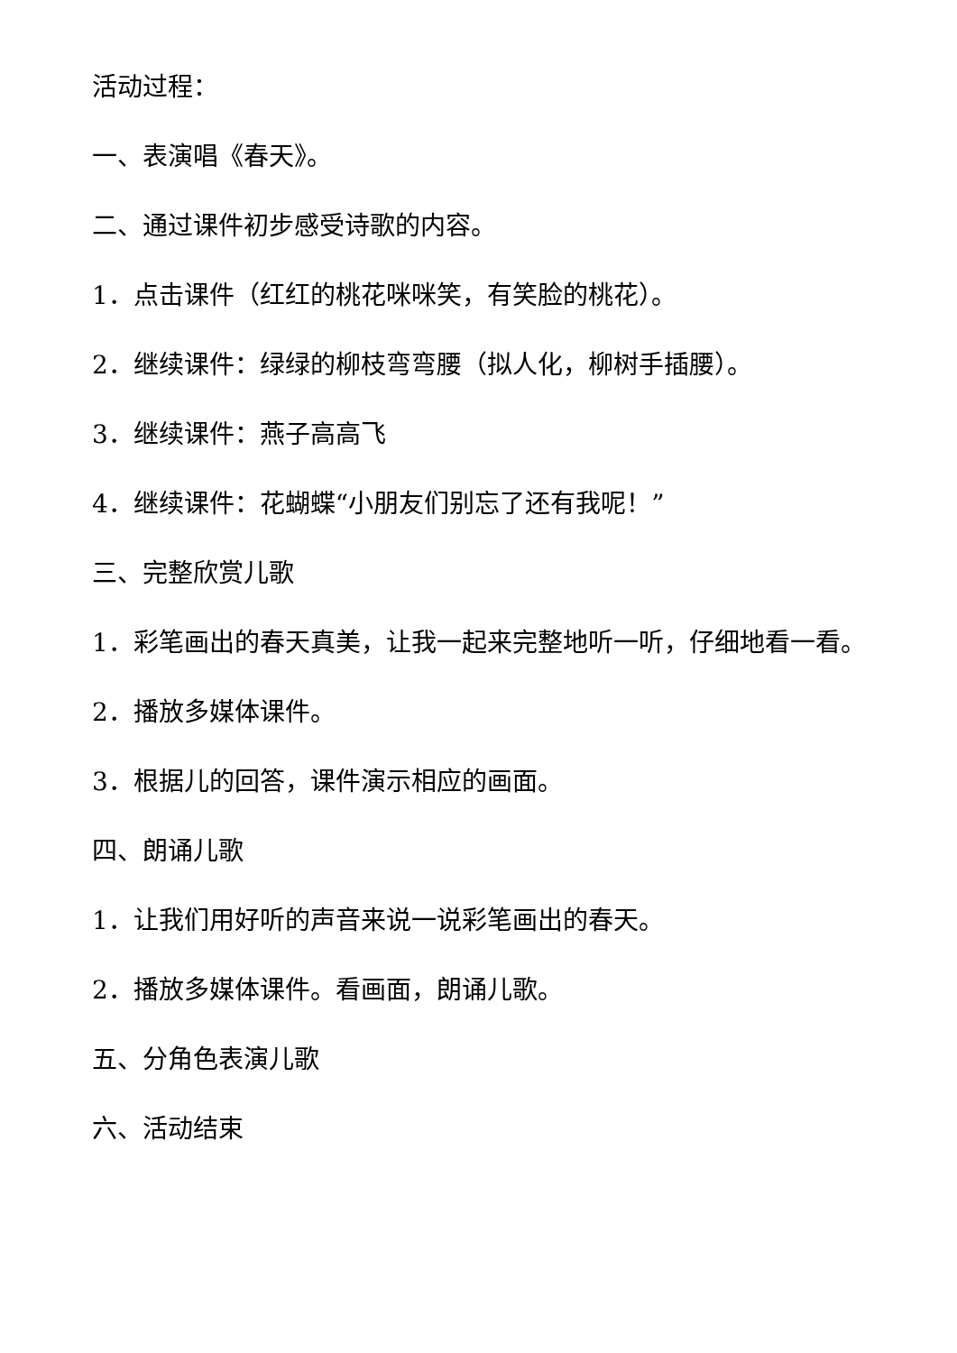活动过程：
一、表演唱《春天》。
二、通过课件初步感受诗歌的内容。
1．点击课件（红红的桃花咪咪笑，有笑脸的桃花）。
2．继续课件：绿绿的柳枝弯弯腰（拟人化，柳树手插腰）。
3．继续课件：燕子高高飞
4．继续课件：花蝴蝶“小朋友们别忘了还有我呢！”
三、完整欣赏儿歌
1．彩笔画出的春天真美，让我一起来完整地听一听，仔细地看一看。
2．播放多媒体课件。
3．根据儿的回答，课件演示相应的画面。
四、朗诵儿歌
1．让我们用好听的声音来说一说彩笔画出的春天。
2．播放多媒体课件。看画面，朗诵儿歌。
五、分角色表演儿歌
六、活动结束